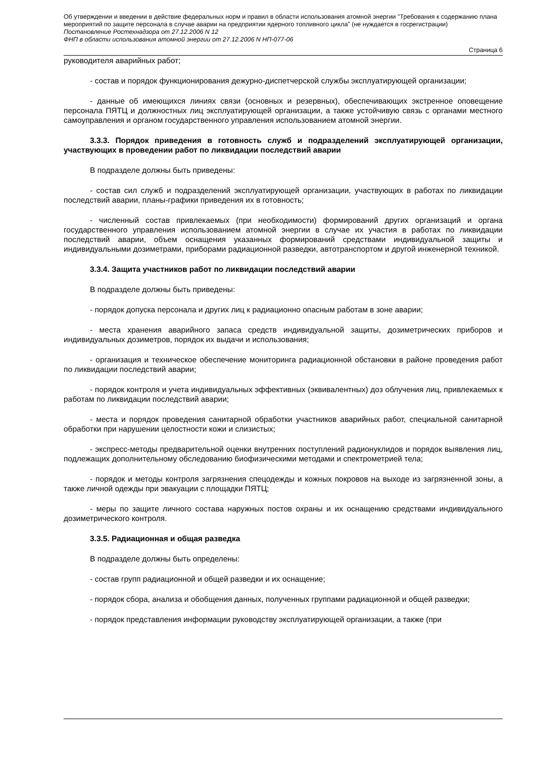Об утверждении и введении в действие федеральных норм и правил в области использования атомной энергии "Требования к содержанию плана мероприятий по защите персонала в случае аварии на предприятии ядерного топливного цикла" (не нуждается в госрегистрации)
Постановление Ростехнадзора от 27.12.2006 N 12
ФНП в области использования атомной энергии от 27.12.2006 N НП-077-06
Страница 6
руководителя аварийных работ;
- состав и порядок функционирования дежурно-диспетчерской службы эксплуатирующей организации;
- данные об имеющихся линиях связи (основных и резервных), обеспечивающих экстренное оповещение персонала ПЯТЦ и должностных лиц эксплуатирующей организации, а также устойчивую связь с органами местного самоуправления и органом государственного управления использованием атомной энергии.
3.3.3. Порядок приведения в готовность служб и подразделений эксплуатирующей организации, участвующих в проведении работ по ликвидации последствий аварии
В подразделе должны быть приведены:
- состав сил служб и подразделений эксплуатирующей организации, участвующих в работах по ликвидации последствий аварии, планы-графики приведения их в готовность;
- численный состав привлекаемых (при необходимости) формирований других организаций и органа государственного управления использованием атомной энергии в случае их участия в работах по ликвидации последствий аварии, объем оснащения указанных формирований средствами индивидуальной защиты и индивидуальными дозиметрами, приборами радиационной разведки, автотранспортом и другой инженерной техникой.
3.3.4. Защита участников работ по ликвидации последствий аварии
В подразделе должны быть приведены:
- порядок допуска персонала и других лиц к радиационно опасным работам в зоне аварии;
- места хранения аварийного запаса средств индивидуальной защиты, дозиметрических приборов и индивидуальных дозиметров, порядок их выдачи и использования;
- организация и техническое обеспечение мониторинга радиационной обстановки в районе проведения работ по ликвидации последствий аварии;
- порядок контроля и учета индивидуальных эффективных (эквивалентных) доз облучения лиц, привлекаемых к работам по ликвидации последствий аварии;
- места и порядок проведения санитарной обработки участников аварийных работ, специальной санитарной обработки при нарушении целостности кожи и слизистых;
- экспресс-методы предварительной оценки внутренних поступлений радионуклидов и порядок выявления лиц, подлежащих дополнительному обследованию биофизическими методами и спектрометрией тела;
- порядок и методы контроля загрязнения спецодежды и кожных покровов на выходе из загрязненной зоны, а также личной одежды при эвакуации с площадки ПЯТЦ;
- меры по защите личного состава наружных постов охраны и их оснащению средствами индивидуального дозиметрического контроля.
3.3.5. Радиационная и общая разведка
В подразделе должны быть определены:
- состав групп радиационной и общей разведки и их оснащение;
- порядок сбора, анализа и обобщения данных, полученных группами радиационной и общей разведки;
- порядок представления информации руководству эксплуатирующей организации, а также (при